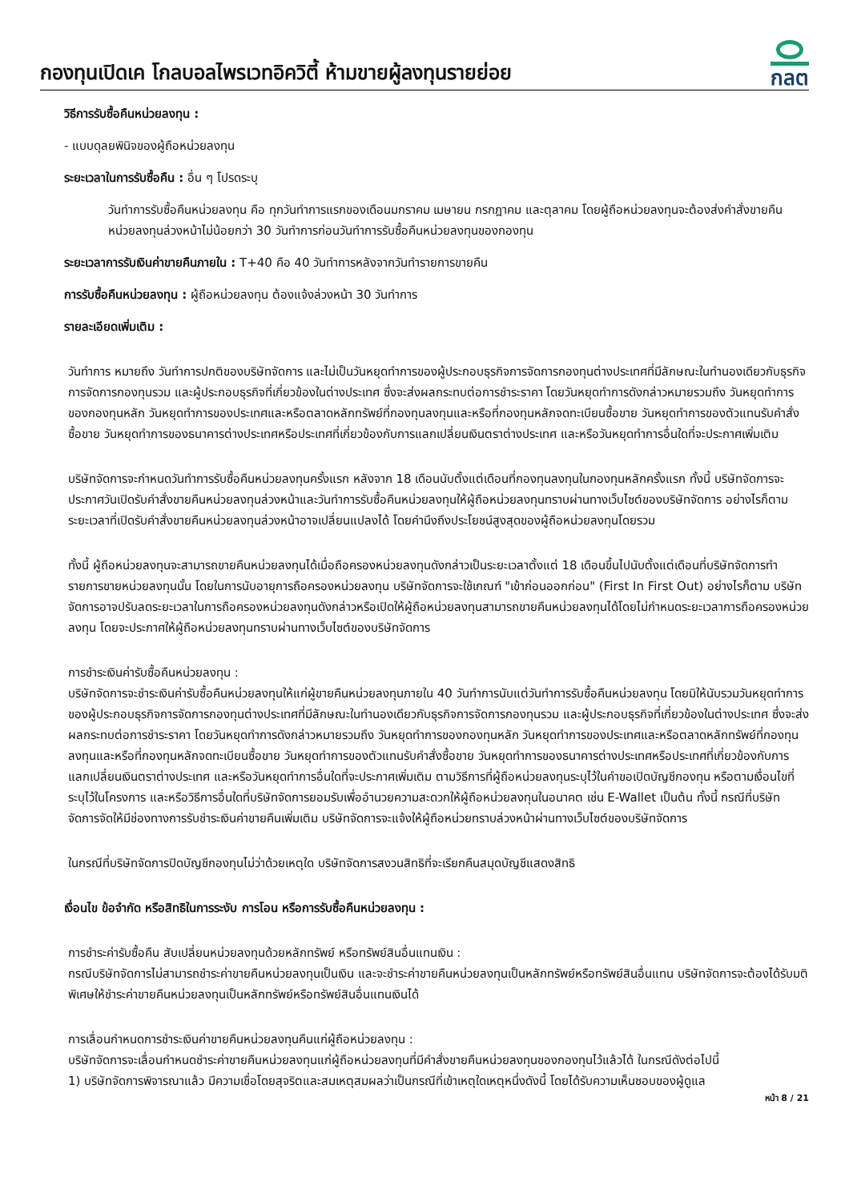กองทุนเปิดเค โกลบอลไพรเวทอิควิตี้ ห้ามขายผู้ลงทุนรายย่อย
กลต
วิธีการรับซื้อคืนหน่วยลงทุน :
- แบบดุลยพินิจของผู้ถือหน่วยลงทุน
ระยะเวลาในการรับซื้อคืน : อื่น ๆ โปรดระบุ
วันทำการรับซื้อคืนหน่วยลงทุน คือ ทุกวันทำการแรกของเดือนมกราคม เมษายน กรกฎาคม และตุลาคม โดยผู้ถือหน่วยลงทุนจะต้องส่งคำสั่งขายคืนหน่วยลงทุนล่วงหน้าไม่น้อยกว่า 30 วันทำการก่อนวันทำการรับซื้อคืนหน่วยลงทุนของกองทุน
ระยะเวลาการรับเงินค่าขายคืนภายใน : T+40 คือ 40 วันทำการหลังจากวันทำรายการขายคืน
การรับซื้อคืนหน่วยลงทุน : ผู้ถือหน่วยลงทุน ต้องแจ้งล่วงหน้า 30 วันทำการ
รายละเอียดเพิ่มเติม :
วันทำการ หมายถึง วันทำการปกติของบริษัทจัดการ และไม่เป็นวันหยุดทำการของผู้ประกอบธุรกิจการจัดการกองทุนต่างประเทศที่มีลักษณะในทำนองเดียวกับธุรกิจการจัดการกองทุนรวม และผู้ประกอบธุรกิจที่เกี่ยวข้องในต่างประเทศ ซึ่งจะส่งผลกระทบต่อการชำระราคา โดยวันหยุดทำการดังกล่าวหมายรวมถึง วันหยุดทำการของกองทุนหลัก วันหยุดทำการของประเทศและหรือตลาดหลักทรัพย์ที่กองทุนลงทุนและหรือที่กองทุนหลักจดทะเบียนซื้อขาย วันหยุดทำการของตัวแทนรับคำสั่งซื้อขาย วันหยุดทำการของธนาคารต่างประเทศหรือประเทศที่เกี่ยวข้องกับการแลกเปลี่ยนเงินตราต่างประเทศ และหรือวันหยุดทำการอื่นใดที่จะประกาศเพิ่มเติม
บริษัทจัดการจะกำหนดวันทำการรับซื้อคืนหน่วยลงทุนครั้งแรก หลังจาก 18 เดือนนับตั้งแต่เดือนที่กองทุนลงทุนในกองทุนหลักครั้งแรก ทั้งนี้ บริษัทจัดการจะประกาศวันเปิดรับคำสั่งขายคืนหน่วยลงทุนล่วงหน้าและวันทำการรับซื้อคืนหน่วยลงทุนให้ผู้ถือหน่วยลงทุนทราบผ่านทางเว็บไซต์ของบริษัทจัดการ อย่างไรก็ตาม ระยะเวลาที่เปิดรับคำสั่งขายคืนหน่วยลงทุนล่วงหน้าอาจเปลี่ยนแปลงได้ โดยคำนึงถึงประโยชน์สูงสุดของผู้ถือหน่วยลงทุนโดยรวม
ทั้งนี้ ผู้ถือหน่วยลงทุนจะสามารถขายคืนหน่วยลงทุนได้เมื่อถือครองหน่วยลงทุนดังกล่าวเป็นระยะเวลาตั้งแต่ 18 เดือนขึ้นไปนับตั้งแต่เดือนที่บริษัทจัดการทำรายการขายหน่วยลงทุนนั้น โดยในการนับอายุการถือครองหน่วยลงทุน บริษัทจัดการจะใช้เกณฑ์ "เข้าก่อนออกก่อน" (First In First Out) อย่างไรก็ตาม บริษัทจัดการอาจปรับลดระยะเวลาในการถือครองหน่วยลงทุนดังกล่าวหรือเปิดให้ผู้ถือหน่วยลงทุนสามารถขายคืนหน่วยลงทุนได้โดยไม่กำหนดระยะเวลาการถือครองหน่วยลงทุน โดยจะประกาศให้ผู้ถือหน่วยลงทุนทราบผ่านทางเว็บไซต์ของบริษัทจัดการ
การชำระเงินค่ารับซื้อคืนหน่วยลงทุน :
บริษัทจัดการจะชำระเงินค่ารับซื้อคืนหน่วยลงทุนให้แก่ผู้ขายคืนหน่วยลงทุนภายใน 40 วันทำการนับแต่วันทำการรับซื้อคืนหน่วยลงทุน โดยมิให้นับรวมวันหยุดทำการของผู้ประกอบธุรกิจการจัดการกองทุนต่างประเทศที่มีลักษณะในทำนองเดียวกับธุรกิจการจัดการกองทุนรวม และผู้ประกอบธุรกิจที่เกี่ยวข้องในต่างประเทศ ซึ่งจะส่งผลกระทบต่อการชำระราคา โดยวันหยุดทำการดังกล่าวหมายรวมถึง วันหยุดทำการของกองทุนหลัก วันหยุดทำการของประเทศและหรือตลาดหลักทรัพย์ที่กองทุนลงทุนและหรือที่กองทุนหลักจดทะเบียนซื้อขาย วันหยุดทำการของตัวแทนรับคำสั่งซื้อขาย วันหยุดทำการของธนาคารต่างประเทศหรือประเทศที่เกี่ยวข้องกับการแลกเปลี่ยนเงินตราต่างประเทศ และหรือวันหยุดทำการอื่นใดที่จะประกาศเพิ่มเติม ตามวิธีการที่ผู้ถือหน่วยลงทุนระบุไว้ในคำขอเปิดบัญชีกองทุน หรือตามเงื่อนไขที่ระบุไว้ในโครงการ และหรือวิธีการอื่นใดที่บริษัทจัดการยอมรับเพื่ออำนวยความสะดวกให้ผู้ถือหน่วยลงทุนในอนาคต เช่น E-Wallet เป็นต้น ทั้งนี้ กรณีที่บริษัทจัดการจัดให้มีช่องทางการรับชำระเงินค่าขายคืนเพิ่มเติม บริษัทจัดการจะแจ้งให้ผู้ถือหน่วยทราบล่วงหน้าผ่านทางเว็บไซต์ของบริษัทจัดการ
ในกรณีที่บริษัทจัดการปิดบัญชีกองทุนไม่ว่าด้วยเหตุใด บริษัทจัดการสงวนสิทธิที่จะเรียกคืนสมุดบัญชีแสดงสิทธิ
เงื่อนไข ข้อจำกัด หรือสิทธิในการระงับ การโอน หรือการรับซื้อคืนหน่วยลงทุน :
การชำระค่ารับซื้อคืน สับเปลี่ยนหน่วยลงทุนด้วยหลักทรัพย์ หรือทรัพย์สินอื่นแทนเงิน :
กรณีบริษัทจัดการไม่สามารถชำระค่าขายคืนหน่วยลงทุนเป็นเงิน และจะชำระค่าขายคืนหน่วยลงทุนเป็นหลักทรัพย์หรือทรัพย์สินอื่นแทน บริษัทจัดการจะต้องได้รับมติพิเศษให้ชำระค่าขายคืนหน่วยลงทุนเป็นหลักทรัพย์หรือทรัพย์สินอื่นแทนเงินได้
การเลื่อนกำหนดการชำระเงินค่าขายคืนหน่วยลงทุนคืนแก่ผู้ถือหน่วยลงทุน :
บริษัทจัดการจะเลื่อนกำหนดชำระค่าขายคืนหน่วยลงทุนแก่ผู้ถือหน่วยลงทุนที่มีคำสั่งขายคืนหน่วยลงทุนของกองทุนไว้แล้วได้ ในกรณีดังต่อไปนี้
1) บริษัทจัดการพิจารณาแล้ว มีความเชื่อโดยสุจริตและสมเหตุสมผลว่าเป็นกรณีที่เข้าเหตุใดเหตุหนึ่งดังนี้ โดยได้รับความเห็นชอบของผู้ดูแล
หน้า 8 / 21